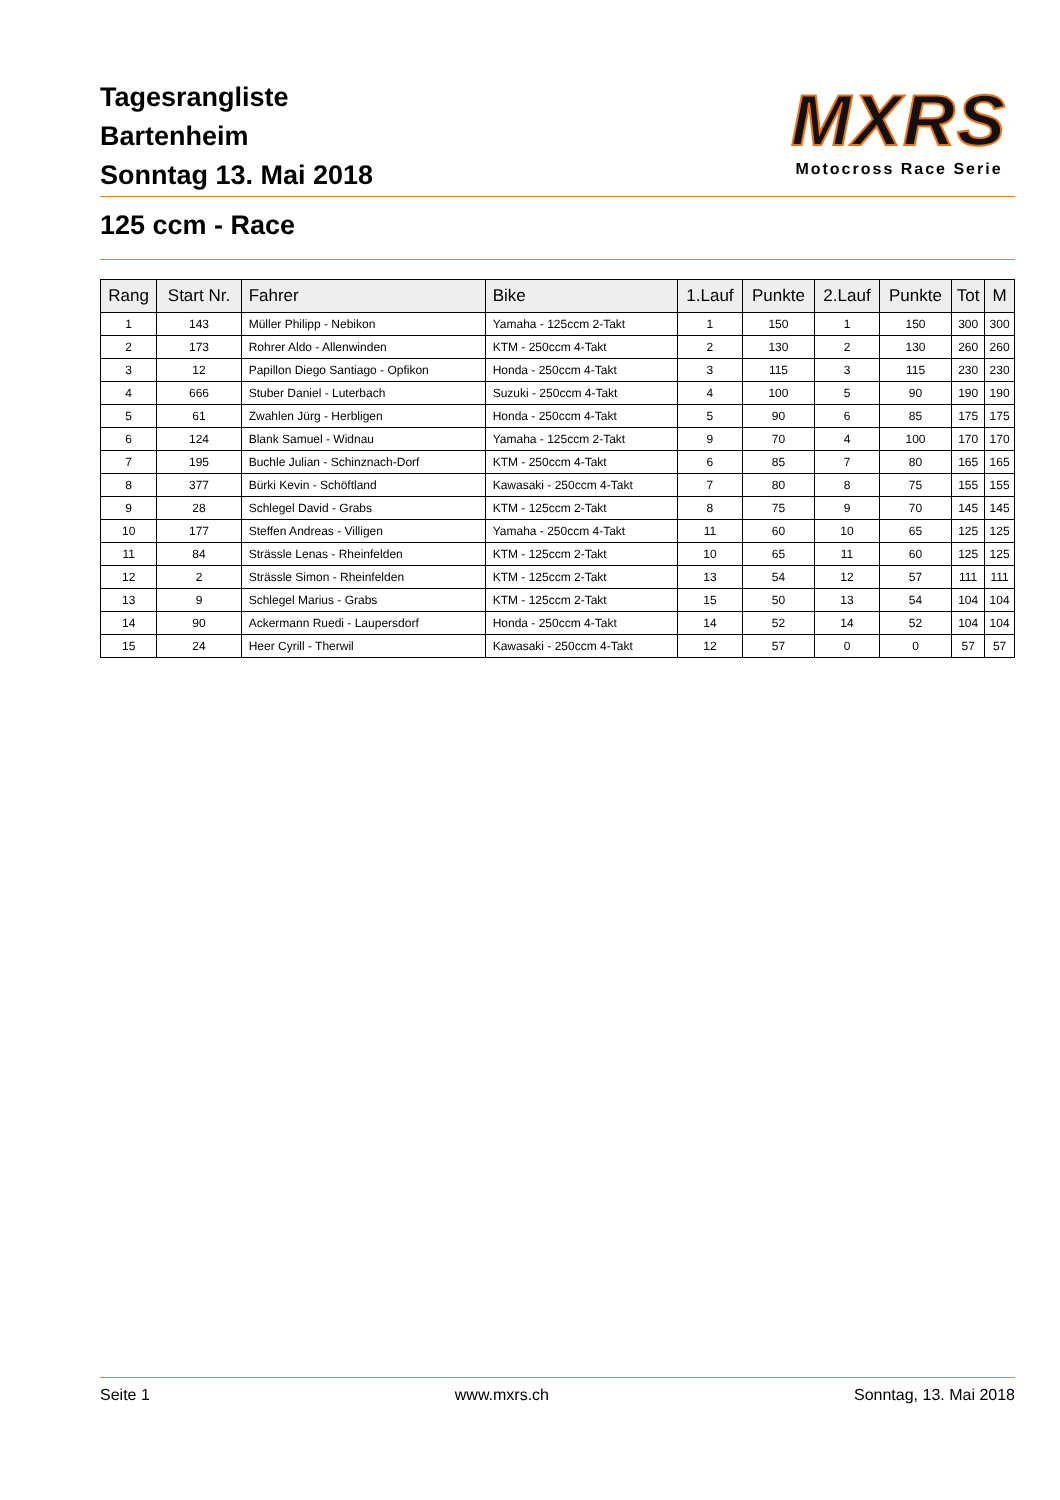Tagesrangliste
Bartenheim
Sonntag 13. Mai 2018
MXRS
Motocross Race Serie
125 ccm - Race
| Rang | Start Nr. | Fahrer | Bike | 1.Lauf | Punkte | 2.Lauf | Punkte | Tot | M |
| --- | --- | --- | --- | --- | --- | --- | --- | --- | --- |
| 1 | 143 | Müller Philipp - Nebikon | Yamaha - 125ccm 2-Takt | 1 | 150 | 1 | 150 | 300 | 300 |
| 2 | 173 | Rohrer Aldo - Allenwinden | KTM - 250ccm 4-Takt | 2 | 130 | 2 | 130 | 260 | 260 |
| 3 | 12 | Papillon Diego Santiago - Opfikon | Honda - 250ccm 4-Takt | 3 | 115 | 3 | 115 | 230 | 230 |
| 4 | 666 | Stuber Daniel - Luterbach | Suzuki - 250ccm 4-Takt | 4 | 100 | 5 | 90 | 190 | 190 |
| 5 | 61 | Zwahlen Jürg - Herbligen | Honda - 250ccm 4-Takt | 5 | 90 | 6 | 85 | 175 | 175 |
| 6 | 124 | Blank Samuel - Widnau | Yamaha - 125ccm 2-Takt | 9 | 70 | 4 | 100 | 170 | 170 |
| 7 | 195 | Buchle Julian - Schinznach-Dorf | KTM - 250ccm 4-Takt | 6 | 85 | 7 | 80 | 165 | 165 |
| 8 | 377 | Bürki Kevin - Schöftland | Kawasaki - 250ccm 4-Takt | 7 | 80 | 8 | 75 | 155 | 155 |
| 9 | 28 | Schlegel David - Grabs | KTM - 125ccm 2-Takt | 8 | 75 | 9 | 70 | 145 | 145 |
| 10 | 177 | Steffen Andreas - Villigen | Yamaha - 250ccm 4-Takt | 11 | 60 | 10 | 65 | 125 | 125 |
| 11 | 84 | Strässle Lenas - Rheinfelden | KTM - 125ccm 2-Takt | 10 | 65 | 11 | 60 | 125 | 125 |
| 12 | 2 | Strässle Simon - Rheinfelden | KTM - 125ccm 2-Takt | 13 | 54 | 12 | 57 | 111 | 111 |
| 13 | 9 | Schlegel Marius - Grabs | KTM - 125ccm 2-Takt | 15 | 50 | 13 | 54 | 104 | 104 |
| 14 | 90 | Ackermann Ruedi - Laupersdorf | Honda - 250ccm 4-Takt | 14 | 52 | 14 | 52 | 104 | 104 |
| 15 | 24 | Heer Cyrill - Therwil | Kawasaki - 250ccm 4-Takt | 12 | 57 | 0 | 0 | 57 | 57 |
Seite 1 www.mxrs.ch Sonntag, 13. Mai 2018